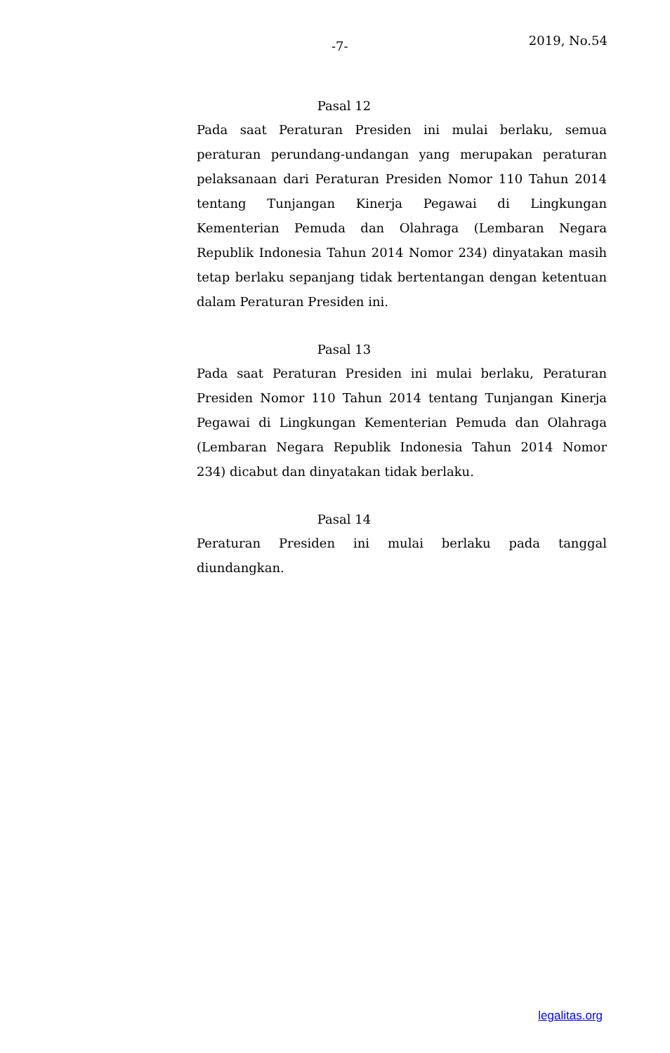-7- 2019, No.54
Pasal 12
Pada saat Peraturan Presiden ini mulai berlaku, semua peraturan perundang-undangan yang merupakan peraturan pelaksanaan dari Peraturan Presiden Nomor 110 Tahun 2014 tentang Tunjangan Kinerja Pegawai di Lingkungan Kementerian Pemuda dan Olahraga (Lembaran Negara Republik Indonesia Tahun 2014 Nomor 234) dinyatakan masih tetap berlaku sepanjang tidak bertentangan dengan ketentuan dalam Peraturan Presiden ini.
Pasal 13
Pada saat Peraturan Presiden ini mulai berlaku, Peraturan Presiden Nomor 110 Tahun 2014 tentang Tunjangan Kinerja Pegawai di Lingkungan Kementerian Pemuda dan Olahraga (Lembaran Negara Republik Indonesia Tahun 2014 Nomor 234) dicabut dan dinyatakan tidak berlaku.
Pasal 14
Peraturan Presiden ini mulai berlaku pada tanggal diundangkan.
legalitas.org